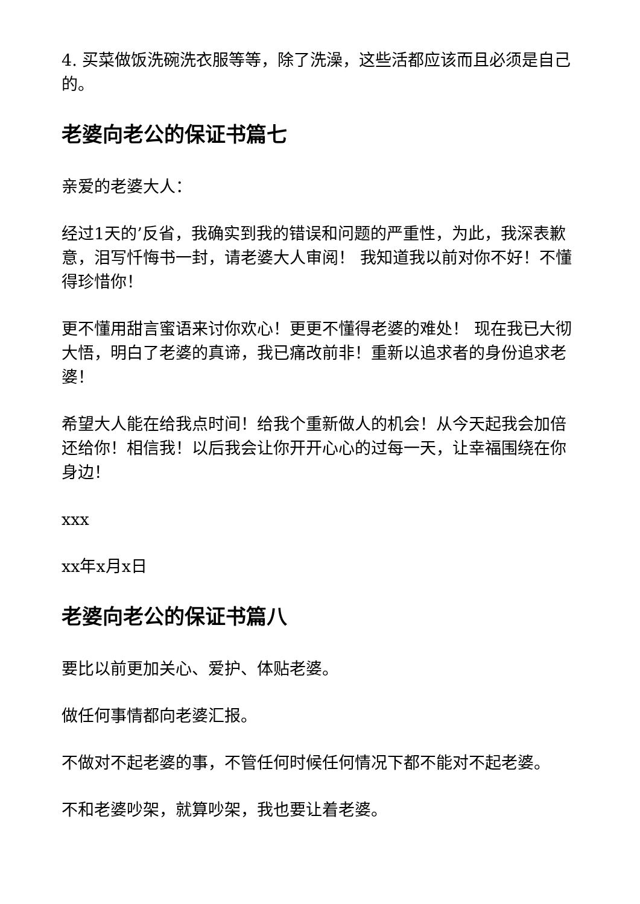4. 买菜做饭洗碗洗衣服等等，除了洗澡，这些活都应该而且必须是自己的。
老婆向老公的保证书篇七
亲爱的老婆大人：
经过1天的’反省，我确实到我的错误和问题的严重性，为此，我深表歉意，泪写忏悔书一封，请老婆大人审阅！ 我知道我以前对你不好！不懂得珍惜你！
更不懂用甜言蜜语来讨你欢心！更更不懂得老婆的难处！ 现在我已大彻大悟，明白了老婆的真谛，我已痛改前非！重新以追求者的身份追求老婆！
希望大人能在给我点时间！给我个重新做人的机会！从今天起我会加倍还给你！相信我！以后我会让你开开心心的过每一天，让幸福围绕在你身边！
xxx
xx年x月x日
老婆向老公的保证书篇八
要比以前更加关心、爱护、体贴老婆。
做任何事情都向老婆汇报。
不做对不起老婆的事，不管任何时候任何情况下都不能对不起老婆。
不和老婆吵架，就算吵架，我也要让着老婆。